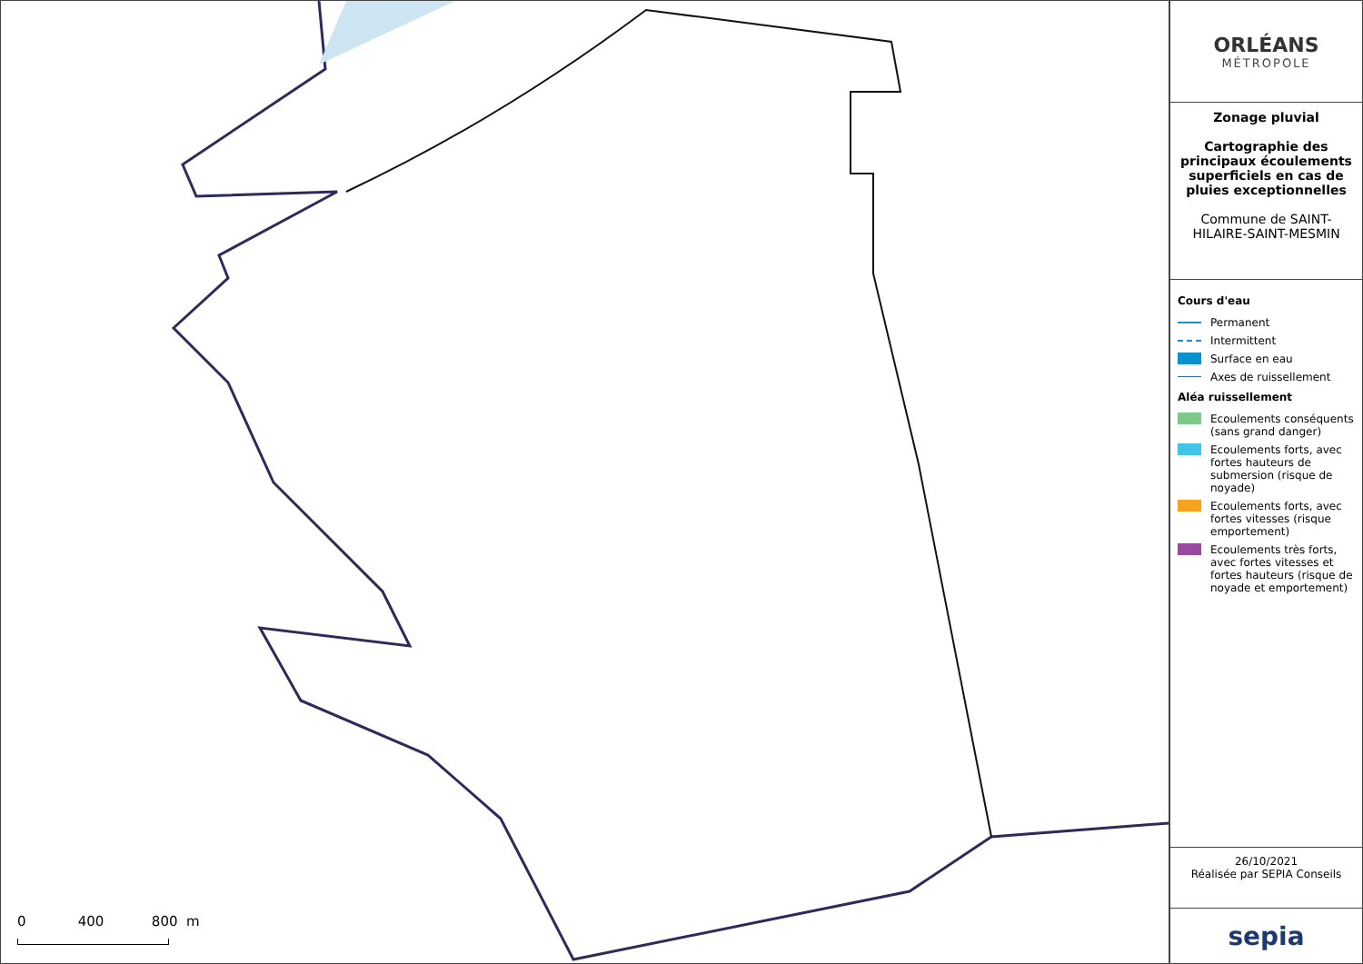0 400 800 m
ORLÉANS
MÉTROPOLE
Zonage pluvial
Cartographie des principaux écoulements superficiels en cas de pluies exceptionnelles
Commune de SAINT-HILAIRE-SAINT-MESMIN
Cours d'eau
Permanent
Intermittent
Surface en eau
Axes de ruissellement
Aléa ruissellement
Ecoulements conséquents (sans grand danger)
Ecoulements forts, avec fortes hauteurs de submersion (risque de noyade)
Ecoulements forts, avec fortes vitesses (risque emportement)
Ecoulements très forts, avec fortes vitesses et fortes hauteurs (risque de noyade et emportement)
26/10/2021
Réalisée par SEPIA Conseils
sepia